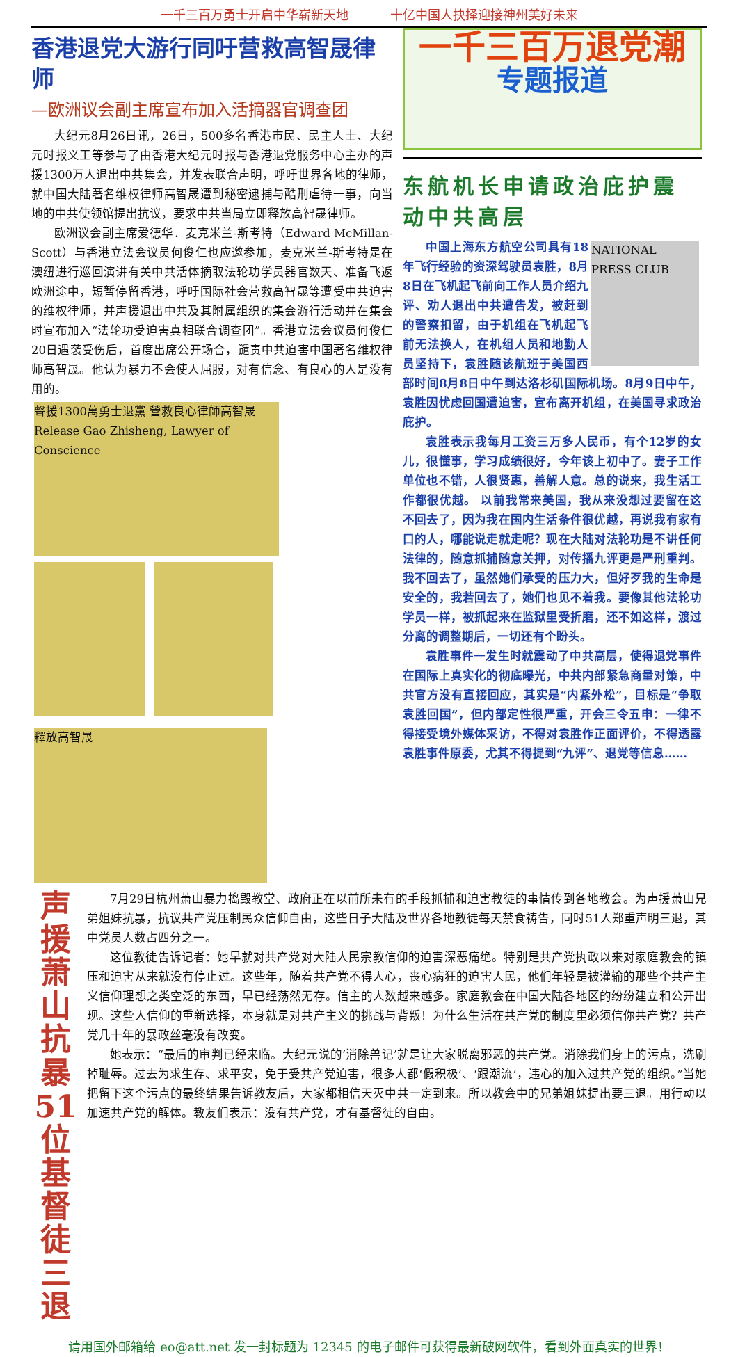一千三百万勇士开启中华崭新天地 十亿中国人抉择迎接神州美好未来
香港退党大游行同吁营救高智晟律师
—欧洲议会副主席宣布加入活摘器官调查团
大纪元8月26日讯，26日，500多名香港市民、民主人士、大纪元时报义工等参与了由香港大纪元时报与香港退党服务中心主办的声援1300万人退出中共集会，并发表联合声明，呼吁世界各地的律师，就中国大陆著名维权律师高智晟遭到秘密逮捕与酷刑虐待一事，向当地的中共使领馆提出抗议，要求中共当局立即释放高智晟律师。
欧洲议会副主席爱德华．麦克米兰-斯考特（Edward McMillan-Scott）与香港立法会议员何俊仁也应邀参加，麦克米兰-斯考特是在澳纽进行巡回演讲有关中共活体摘取法轮功学员器官数天、准备飞返欧洲途中，短暂停留香港，呼吁国际社会营救高智晟等遭受中共迫害的维权律师，并声援退出中共及其附属组织的集会游行活动并在集会时宣布加入“法轮功受迫害真相联合调查团”。香港立法会议员何俊仁20日遇袭受伤后，首度出席公开场合，谴责中共迫害中国著名维权律师高智晟。他认为暴力不会使人屈服，对有信念、有良心的人是没有用的。
聲援1300萬勇士退黨 營救良心律師高智晟 Release Gao Zhisheng, Lawyer of Conscience
釋放高智晟
一千三百万退党潮
专题报道
东航机长申请政治庇护震动中共高层
NATIONAL PRESS CLUB
中国上海东方航空公司具有18年飞行经验的资深驾驶员袁胜，8月8日在飞机起飞前向工作人员介绍九评、劝人退出中共遭告发，被赶到的警察扣留，由于机组在飞机起飞前无法换人，在机组人员和地勤人员坚持下，袁胜随该航班于美国西部时间8月8日中午到达洛杉矶国际机场。8月9日中午，袁胜因忧虑回国遭迫害，宣布离开机组，在美国寻求政治庇护。
袁胜表示我每月工资三万多人民币，有个12岁的女儿，很懂事，学习成绩很好，今年该上初中了。妻子工作单位也不错，人很贤惠，善解人意。总的说来，我生活工作都很优越。 以前我常来美国，我从来没想过要留在这不回去了，因为我在国内生活条件很优越，再说我有家有口的人，哪能说走就走呢？现在大陆对法轮功是不讲任何法律的，随意抓捕随意关押，对传播九评更是严刑重判。我不回去了，虽然她们承受的压力大，但好歹我的生命是安全的，我若回去了，她们也见不着我。要像其他法轮功学员一样，被抓起来在监狱里受折磨，还不如这样，渡过分离的调整期后，一切还有个盼头。
袁胜事件一发生时就震动了中共高层，使得退党事件在国际上真实化的彻底曝光，中共内部紧急商量对策，中共官方没有直接回应，其实是“内紧外松”，目标是“争取袁胜回国”，但内部定性很严重，开会三令五申：一律不得接受境外媒体采访，不得对袁胜作正面评价，不得透露袁胜事件原委，尤其不得提到“九评”、退党等信息……
声援萧山抗暴51位基督徒三退
7月29日杭州萧山暴力捣毁教堂、政府正在以前所未有的手段抓捕和迫害教徒的事情传到各地教会。为声援萧山兄弟姐妹抗暴，抗议共产党压制民众信仰自由，这些日子大陆及世界各地教徒每天禁食祷告，同时51人郑重声明三退，其中党员人数占四分之一。
这位教徒告诉记者：她早就对共产党对大陆人民宗教信仰的迫害深恶痛绝。特别是共产党执政以来对家庭教会的镇压和迫害从来就没有停止过。这些年，随着共产党不得人心，丧心病狂的迫害人民，他们年轻是被灌输的那些个共产主义信仰理想之类空泛的东西，早已经荡然无存。信主的人数越来越多。家庭教会在中国大陆各地区的纷纷建立和公开出现。这些人信仰的重新选择，本身就是对共产主义的挑战与背叛！为什么生活在共产党的制度里必须信你共产党？共产党几十年的暴政丝毫没有改变。
她表示：“最后的审判已经来临。大纪元说的‘消除兽记’就是让大家脱离邪恶的共产党。消除我们身上的污点，洗刷掉耻辱。过去为求生存、求平安，免于受共产党迫害，很多人都‘假积极’、‘跟潮流’，违心的加入过共产党的组织。”当她把留下这个污点的最终结果告诉教友后，大家都相信天灭中共一定到来。所以教会中的兄弟姐妹提出要三退。用行动以加速共产党的解体。教友们表示：没有共产党，才有基督徒的自由。
请用国外邮箱给 eo@att.net 发一封标题为 12345 的电子邮件可获得最新破网软件，看到外面真实的世界！